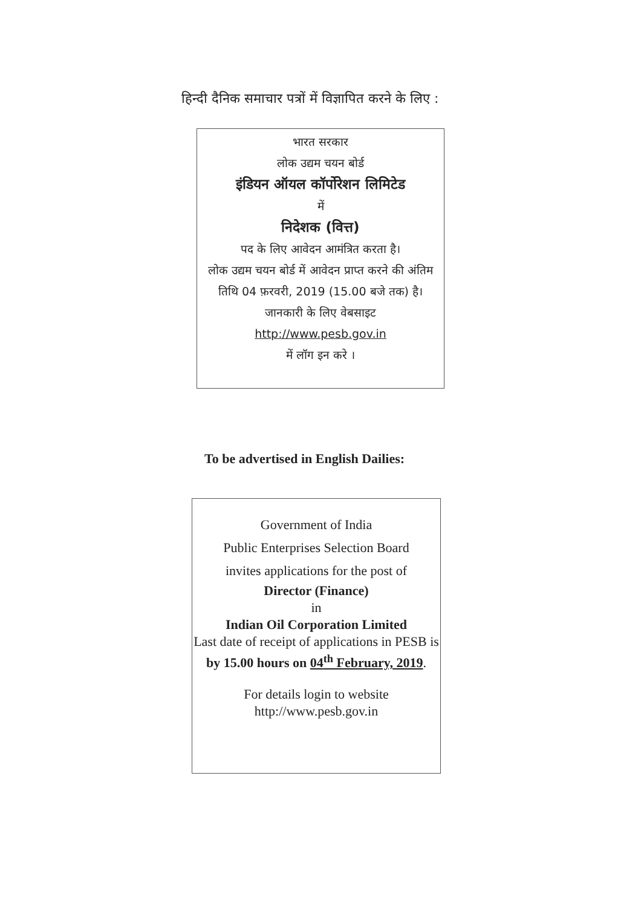हिन्दी दैनिक समाचार पत्रों में विज्ञापित करने के लिए :
भारत सरकार
लोक उद्यम चयन बोर्ड
इंडियन ऑयल कॉर्पोरेशन लिमिटेड
में
निदेशक (वित्त)
पद के लिए आवेदन आमंत्रित करता है।
लोक उद्यम चयन बोर्ड में आवेदन प्राप्त करने की अंतिम तिथि 04 फ़रवरी, 2019 (15.00 बजे तक) है।
जानकारी के लिए वेबसाइट
http://www.pesb.gov.in
में लॉग इन करे ।
To be advertised in English Dailies:
Government of India
Public Enterprises Selection Board
invites applications for the post of
Director (Finance)
in
Indian Oil Corporation Limited
Last date of receipt of applications in PESB is by 15.00 hours on 04<sup>th</sup> February, 2019.
For details login to website
http://www.pesb.gov.in